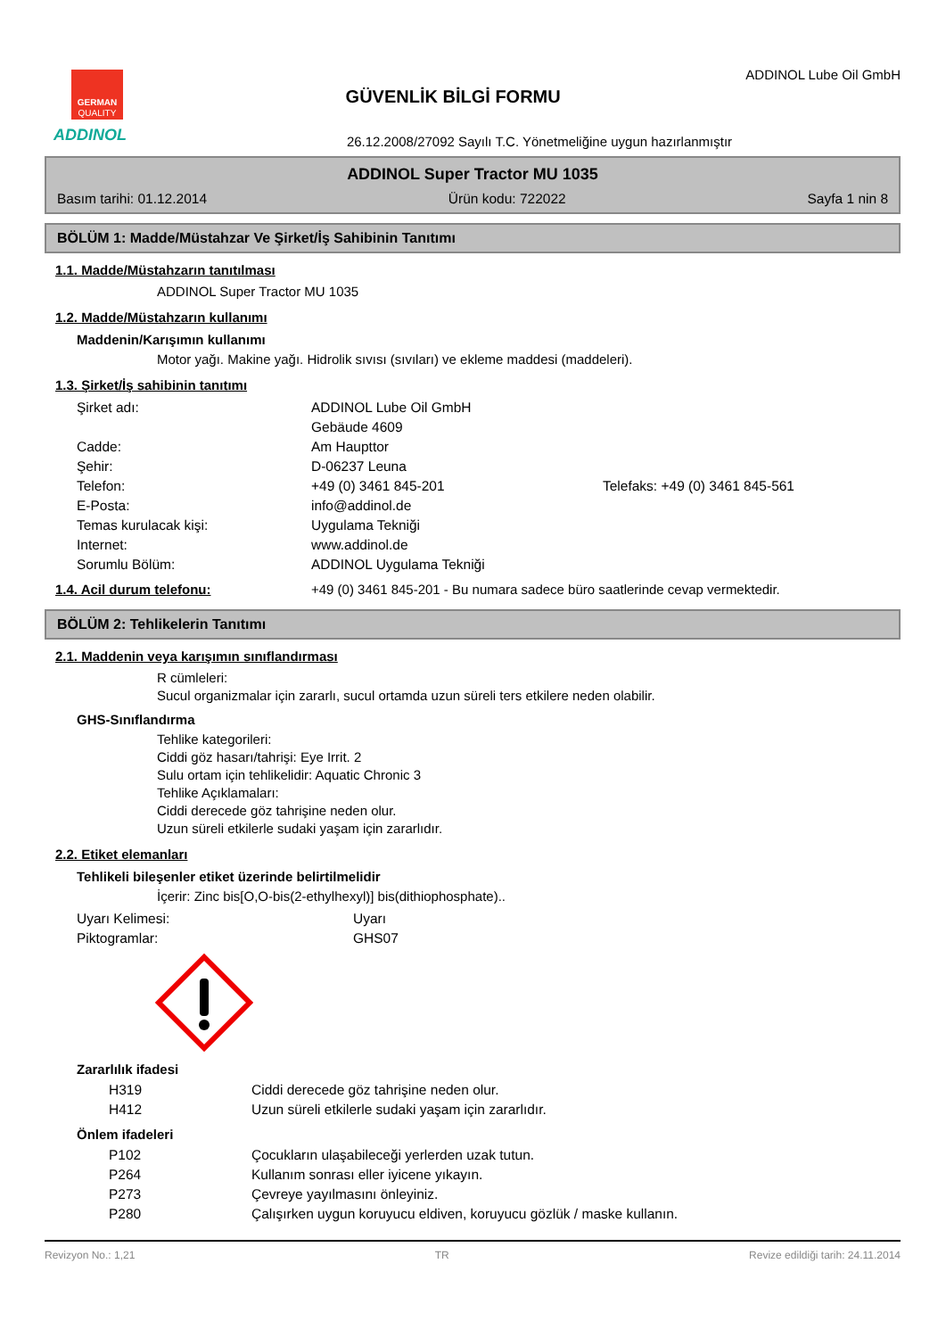GERMAN
QUALITY
ADDINOL
GÜVENLİK BİLGİ FORMU
ADDINOL Lube Oil GmbH
26.12.2008/27092 Sayılı T.C. Yönetmeliğine uygun hazırlanmıştır
ADDINOL Super Tractor MU 1035
Basım tarihi: 01.12.2014 Ürün kodu: 722022 Sayfa 1 nin 8
BÖLÜM 1: Madde/Müstahzar Ve Şirket/İş Sahibinin Tanıtımı
1.1. Madde/Müstahzarın tanıtılması
ADDINOL Super Tractor MU 1035
1.2. Madde/Müstahzarın kullanımı
Maddenin/Karışımın kullanımı
Motor yağı. Makine yağı. Hidrolik sıvısı (sıvıları) ve ekleme maddesi (maddeleri).
1.3. Şirket/İş sahibinin tanıtımı
| Şirket adı: | ADDINOL Lube Oil GmbH | |
| | Gebäude 4609 | |
| Cadde: | Am Haupttor | |
| Şehir: | D-06237 Leuna | |
| Telefon: | +49 (0) 3461 845-201 | Telefaks: +49 (0) 3461 845-561 |
| E-Posta: | info@addinol.de | |
| Temas kurulacak kişi: | Uygulama Tekniği | |
| Internet: | www.addinol.de | |
| Sorumlu Bölüm: | ADDINOL Uygulama Tekniği | |
1.4. Acil durum telefonu: +49 (0) 3461 845-201 - Bu numara sadece büro saatlerinde cevap vermektedir.
BÖLÜM 2: Tehlikelerin Tanıtımı
2.1. Maddenin veya karışımın sınıflandırması
R cümleleri:
Sucul organizmalar için zararlı, sucul ortamda uzun süreli ters etkilere neden olabilir.
GHS-Sınıflandırma
Tehlike kategorileri:
Ciddi göz hasarı/tahrişi: Eye Irrit. 2
Sulu ortam için tehlikelidir: Aquatic Chronic 3
Tehlike Açıklamaları:
Ciddi derecede göz tahrişine neden olur.
Uzun süreli etkilerle sudaki yaşam için zararlıdır.
2.2. Etiket elemanları
Tehlikeli bileşenler etiket üzerinde belirtilmelidir
İçerir: Zinc bis[O,O-bis(2-ethylhexyl)] bis(dithiophosphate)..
| Uyarı Kelimesi: | Uyarı |
| Piktogramlar: | GHS07 |
Zararlılık ifadesi
| | H319 | Ciddi derecede göz tahrişine neden olur. |
| | H412 | Uzun süreli etkilerle sudaki yaşam için zararlıdır. |
Önlem ifadeleri
| | P102 | Çocukların ulaşabileceği yerlerden uzak tutun. |
| | P264 | Kullanım sonrası eller iyicene yıkayın. |
| | P273 | Çevreye yayılmasını önleyiniz. |
| | P280 | Çalışırken uygun koruyucu eldiven, koruyucu gözlük / maske kullanın. |
Revizyon No.: 1,21 TR Revize edildiği tarih: 24.11.2014